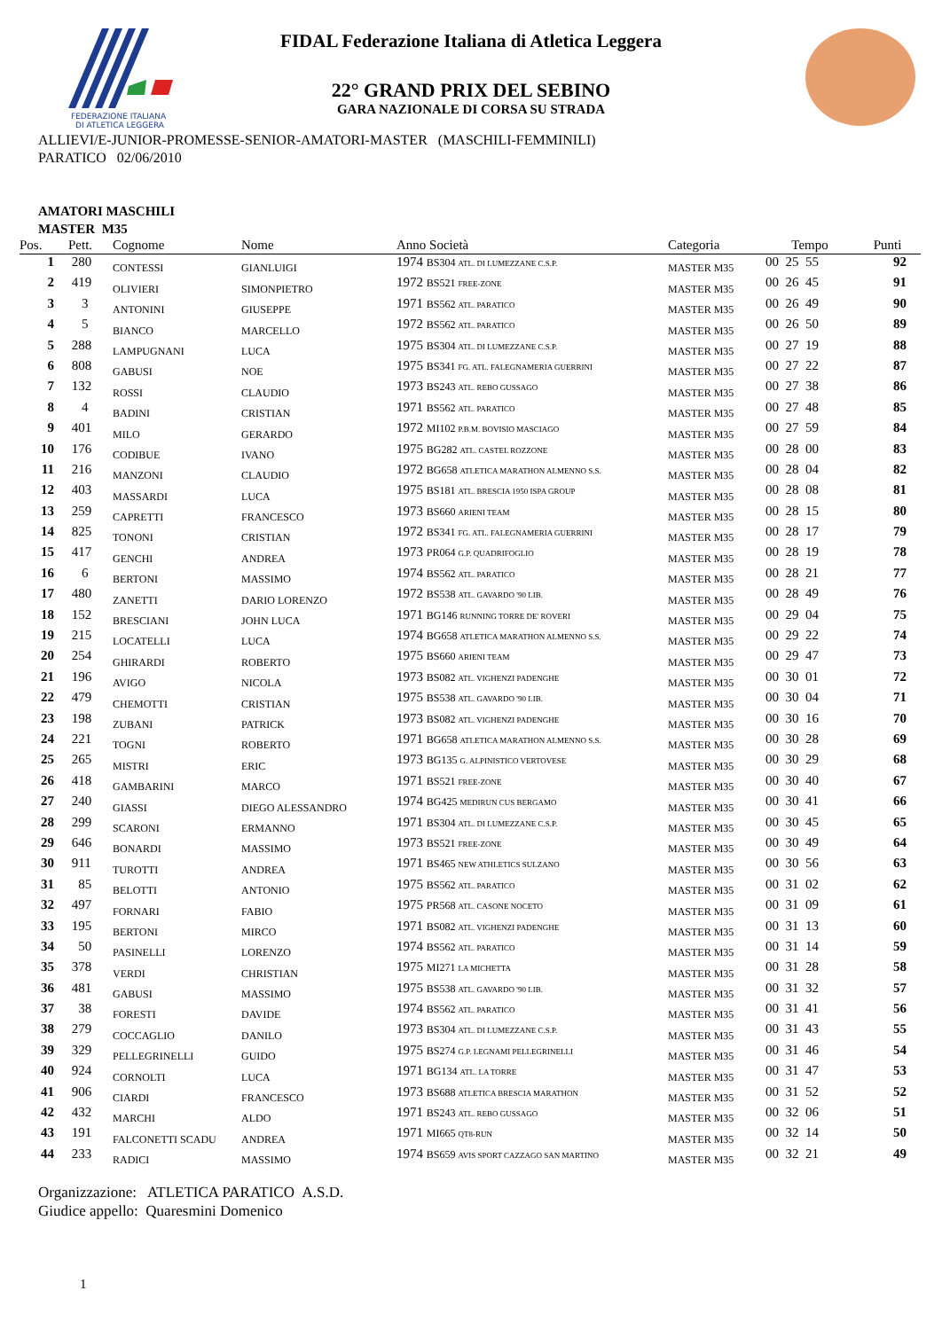FEDERAZIONE ITALIANA
DI ATLETICA LEGGERA
FIDAL Federazione Italiana di Atletica Leggera
22° GRAND PRIX DEL SEBINO
GARA NAZIONALE DI CORSA SU STRADA
ALLIEVI/E-JUNIOR-PROMESSE-SENIOR-AMATORI-MASTER (MASCHILI-FEMMINILI)
PARATICO 02/06/2010
AMATORI MASCHILI
MASTER M35
| Pos. | Pett. | Cognome | Nome | Anno Società | Categoria | Tempo | Punti |
| --- | --- | --- | --- | --- | --- | --- | --- |
| 1 | 280 | CONTESSI | GIANLUIGI | 1974 BS304 ATL. DI LUMEZZANE C.S.P. | MASTER M35 | 00 25 55 | 92 |
| 2 | 419 | OLIVIERI | SIMONPIETRO | 1972 BS521 FREE-ZONE | MASTER M35 | 00 26 45 | 91 |
| 3 | 3 | ANTONINI | GIUSEPPE | 1971 BS562 ATL. PARATICO | MASTER M35 | 00 26 49 | 90 |
| 4 | 5 | BIANCO | MARCELLO | 1972 BS562 ATL. PARATICO | MASTER M35 | 00 26 50 | 89 |
| 5 | 288 | LAMPUGNANI | LUCA | 1975 BS304 ATL. DI LUMEZZANE C.S.P. | MASTER M35 | 00 27 19 | 88 |
| 6 | 808 | GABUSI | NOE | 1975 BS341 FG. ATL. FALEGNAMERIA GUERRINI | MASTER M35 | 00 27 22 | 87 |
| 7 | 132 | ROSSI | CLAUDIO | 1973 BS243 ATL. REBO GUSSAGO | MASTER M35 | 00 27 38 | 86 |
| 8 | 4 | BADINI | CRISTIAN | 1971 BS562 ATL. PARATICO | MASTER M35 | 00 27 48 | 85 |
| 9 | 401 | MILO | GERARDO | 1972 MI102 P.B.M. BOVISIO MASCIAGO | MASTER M35 | 00 27 59 | 84 |
| 10 | 176 | CODIBUE | IVANO | 1975 BG282 ATL. CASTEL ROZZONE | MASTER M35 | 00 28 00 | 83 |
| 11 | 216 | MANZONI | CLAUDIO | 1972 BG658 ATLETICA MARATHON ALMENNO S.S. | MASTER M35 | 00 28 04 | 82 |
| 12 | 403 | MASSARDI | LUCA | 1975 BS181 ATL. BRESCIA 1950 ISPA GROUP | MASTER M35 | 00 28 08 | 81 |
| 13 | 259 | CAPRETTI | FRANCESCO | 1973 BS660 ARIENI TEAM | MASTER M35 | 00 28 15 | 80 |
| 14 | 825 | TONONI | CRISTIAN | 1972 BS341 FG. ATL. FALEGNAMERIA GUERRINI | MASTER M35 | 00 28 17 | 79 |
| 15 | 417 | GENCHI | ANDREA | 1973 PR064 G.P. QUADRIFOGLIO | MASTER M35 | 00 28 19 | 78 |
| 16 | 6 | BERTONI | MASSIMO | 1974 BS562 ATL. PARATICO | MASTER M35 | 00 28 21 | 77 |
| 17 | 480 | ZANETTI | DARIO LORENZO | 1972 BS538 ATL. GAVARDO '90 LIB. | MASTER M35 | 00 28 49 | 76 |
| 18 | 152 | BRESCIANI | JOHN LUCA | 1971 BG146 RUNNING TORRE DE' ROVERI | MASTER M35 | 00 29 04 | 75 |
| 19 | 215 | LOCATELLI | LUCA | 1974 BG658 ATLETICA MARATHON ALMENNO S.S. | MASTER M35 | 00 29 22 | 74 |
| 20 | 254 | GHIRARDI | ROBERTO | 1975 BS660 ARIENI TEAM | MASTER M35 | 00 29 47 | 73 |
| 21 | 196 | AVIGO | NICOLA | 1973 BS082 ATL. VIGHENZI PADENGHE | MASTER M35 | 00 30 01 | 72 |
| 22 | 479 | CHEMOTTI | CRISTIAN | 1975 BS538 ATL. GAVARDO '90 LIB. | MASTER M35 | 00 30 04 | 71 |
| 23 | 198 | ZUBANI | PATRICK | 1973 BS082 ATL. VIGHENZI PADENGHE | MASTER M35 | 00 30 16 | 70 |
| 24 | 221 | TOGNI | ROBERTO | 1971 BG658 ATLETICA MARATHON ALMENNO S.S. | MASTER M35 | 00 30 28 | 69 |
| 25 | 265 | MISTRI | ERIC | 1973 BG135 G. ALPINISTICO VERTOVESE | MASTER M35 | 00 30 29 | 68 |
| 26 | 418 | GAMBARINI | MARCO | 1971 BS521 FREE-ZONE | MASTER M35 | 00 30 40 | 67 |
| 27 | 240 | GIASSI | DIEGO ALESSANDRO | 1974 BG425 MEDIRUN CUS BERGAMO | MASTER M35 | 00 30 41 | 66 |
| 28 | 299 | SCARONI | ERMANNO | 1971 BS304 ATL. DI LUMEZZANE C.S.P. | MASTER M35 | 00 30 45 | 65 |
| 29 | 646 | BONARDI | MASSIMO | 1973 BS521 FREE-ZONE | MASTER M35 | 00 30 49 | 64 |
| 30 | 911 | TUROTTI | ANDREA | 1971 BS465 NEW ATHLETICS SULZANO | MASTER M35 | 00 30 56 | 63 |
| 31 | 85 | BELOTTI | ANTONIO | 1975 BS562 ATL. PARATICO | MASTER M35 | 00 31 02 | 62 |
| 32 | 497 | FORNARI | FABIO | 1975 PR568 ATL. CASONE NOCETO | MASTER M35 | 00 31 09 | 61 |
| 33 | 195 | BERTONI | MIRCO | 1971 BS082 ATL. VIGHENZI PADENGHE | MASTER M35 | 00 31 13 | 60 |
| 34 | 50 | PASINELLI | LORENZO | 1974 BS562 ATL. PARATICO | MASTER M35 | 00 31 14 | 59 |
| 35 | 378 | VERDI | CHRISTIAN | 1975 MI271 LA MICHETTA | MASTER M35 | 00 31 28 | 58 |
| 36 | 481 | GABUSI | MASSIMO | 1975 BS538 ATL. GAVARDO '90 LIB. | MASTER M35 | 00 31 32 | 57 |
| 37 | 38 | FORESTI | DAVIDE | 1974 BS562 ATL. PARATICO | MASTER M35 | 00 31 41 | 56 |
| 38 | 279 | COCCAGLIO | DANILO | 1973 BS304 ATL. DI LUMEZZANE C.S.P. | MASTER M35 | 00 31 43 | 55 |
| 39 | 329 | PELLEGRINELLI | GUIDO | 1975 BS274 G.P. LEGNAMI PELLEGRINELLI | MASTER M35 | 00 31 46 | 54 |
| 40 | 924 | CORNOLTI | LUCA | 1971 BG134 ATL. LA TORRE | MASTER M35 | 00 31 47 | 53 |
| 41 | 906 | CIARDI | FRANCESCO | 1973 BS688 ATLETICA BRESCIA MARATHON | MASTER M35 | 00 31 52 | 52 |
| 42 | 432 | MARCHI | ALDO | 1971 BS243 ATL. REBO GUSSAGO | MASTER M35 | 00 32 06 | 51 |
| 43 | 191 | FALCONETTI SCADU | ANDREA | 1971 MI665 QT8-RUN | MASTER M35 | 00 32 14 | 50 |
| 44 | 233 | RADICI | MASSIMO | 1974 BS659 AVIS SPORT CAZZAGO SAN MARTINO | MASTER M35 | 00 32 21 | 49 |
Organizzazione: ATLETICA PARATICO A.S.D.
Giudice appello: Quaresmini Domenico
1